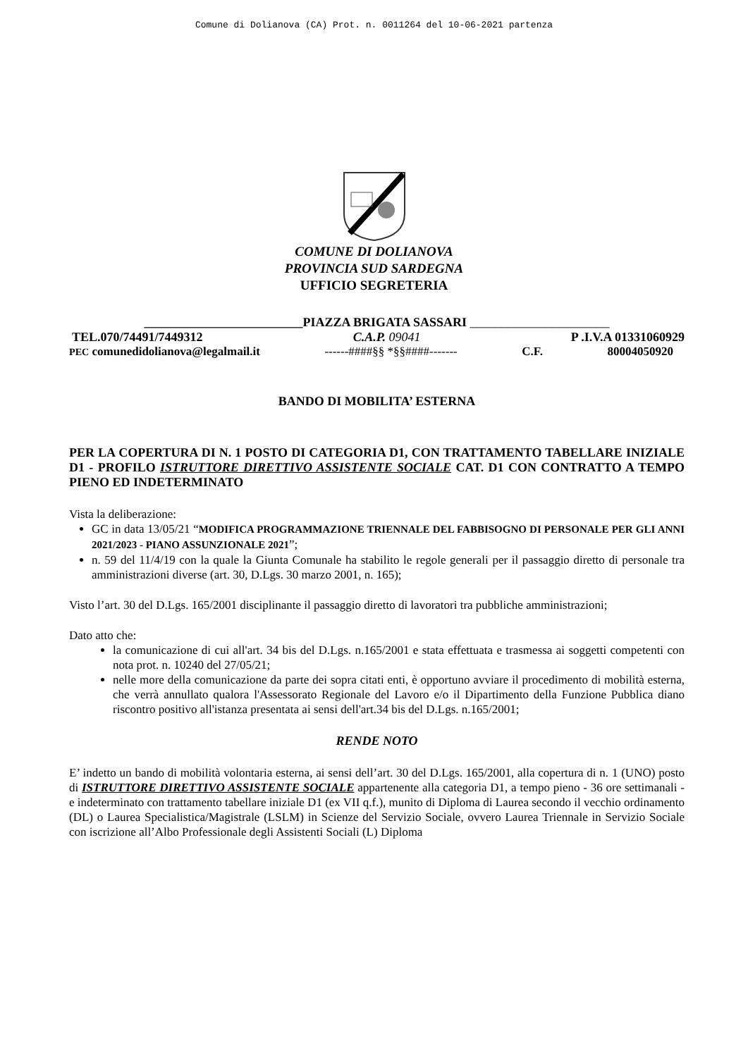Comune di Dolianova (CA) Prot. n. 0011264 del 10-06-2021 partenza
COMUNE DI DOLIANOVA
PROVINCIA SUD SARDEGNA
UFFICIO SEGRETERIA
_________________________PIAZZA BRIGATA SASSARI ______________________
TEL.070/74491/7449312 C.A.P. 09041 P .I.V.A 01331060929
PEC comunedidolianova@legalmail.it ------####§§ *§§####------- C.F. 80004050920
BANDO DI MOBILITA’ ESTERNA
PER LA COPERTURA DI N. 1 POSTO DI CATEGORIA D1, CON TRATTAMENTO TABELLARE INIZIALE D1 - PROFILO ISTRUTTORE DIRETTIVO ASSISTENTE SOCIALE CAT. D1 CON CONTRATTO A TEMPO PIENO ED INDETERMINATO
Vista la deliberazione:
GC in data 13/05/21 “MODIFICA PROGRAMMAZIONE TRIENNALE DEL FABBISOGNO DI PERSONALE PER GLI ANNI 2021/2023 - PIANO ASSUNZIONALE 2021”;
n. 59 del 11/4/19 con la quale la Giunta Comunale ha stabilito le regole generali per il passaggio diretto di personale tra amministrazioni diverse (art. 30, D.Lgs. 30 marzo 2001, n. 165);
Visto l’art. 30 del D.Lgs. 165/2001 disciplinante il passaggio diretto di lavoratori tra pubbliche amministrazioni;
Dato atto che:
la comunicazione di cui all'art. 34 bis del D.Lgs. n.165/2001 e stata effettuata e trasmessa ai soggetti competenti con nota prot. n. 10240 del 27/05/21;
nelle more della comunicazione da parte dei sopra citati enti, è opportuno avviare il procedimento di mobilità esterna, che verrà annullato qualora l'Assessorato Regionale del Lavoro e/o il Dipartimento della Funzione Pubblica diano riscontro positivo all'istanza presentata ai sensi dell'art.34 bis del D.Lgs. n.165/2001;
RENDE NOTO
E’ indetto un bando di mobilità volontaria esterna, ai sensi dell’art. 30 del D.Lgs. 165/2001, alla copertura di n. 1 (UNO) posto di ISTRUTTORE DIRETTIVO ASSISTENTE SOCIALE appartenente alla categoria D1, a tempo pieno - 36 ore settimanali - e indeterminato con trattamento tabellare iniziale D1 (ex VII q.f.), munito di Diploma di Laurea secondo il vecchio ordinamento (DL) o Laurea Specialistica/Magistrale (LSLM) in Scienze del Servizio Sociale, ovvero Laurea Triennale in Servizio Sociale con iscrizione all’Albo Professionale degli Assistenti Sociali (L) Diploma